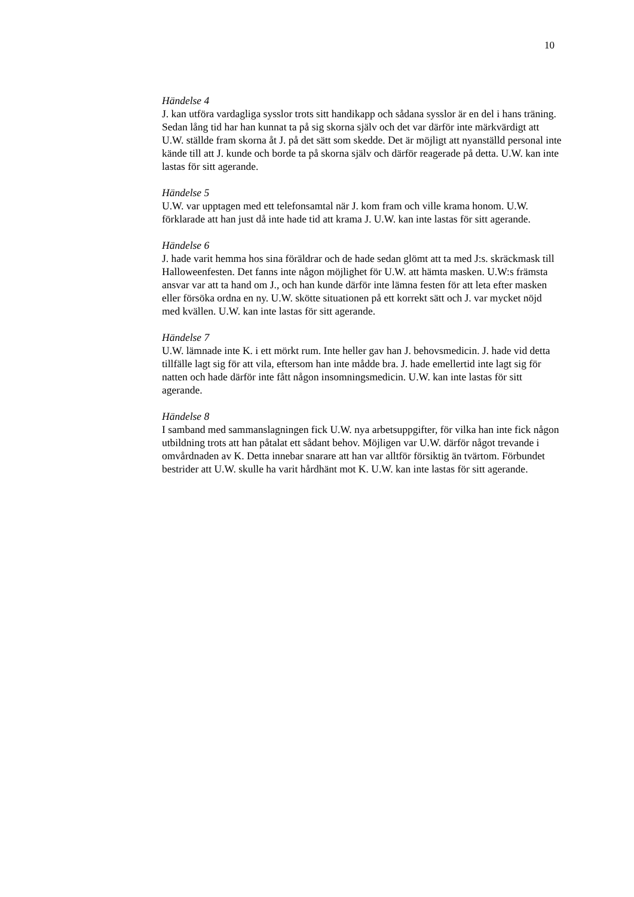10
Händelse 4
J. kan utföra vardagliga sysslor trots sitt handikapp och sådana sysslor är en del i hans träning. Sedan lång tid har han kunnat ta på sig skorna själv och det var därför inte märkvärdigt att U.W. ställde fram skorna åt J. på det sätt som skedde. Det är möjligt att nyanställd personal inte kände till att J. kunde och borde ta på skorna själv och därför reagerade på detta. U.W. kan inte lastas för sitt agerande.
Händelse 5
U.W. var upptagen med ett telefonsamtal när J. kom fram och ville krama honom. U.W. förklarade att han just då inte hade tid att krama J. U.W. kan inte lastas för sitt agerande.
Händelse 6
J. hade varit hemma hos sina föräldrar och de hade sedan glömt att ta med J:s. skräckmask till Halloweenfesten. Det fanns inte någon möjlighet för U.W. att hämta masken. U.W:s främsta ansvar var att ta hand om J., och han kunde därför inte lämna festen för att leta efter masken eller försöka ordna en ny. U.W. skötte situationen på ett korrekt sätt och J. var mycket nöjd med kvällen. U.W. kan inte lastas för sitt agerande.
Händelse 7
U.W. lämnade inte K. i ett mörkt rum. Inte heller gav han J. behovsmedicin. J. hade vid detta tillfälle lagt sig för att vila, eftersom han inte mådde bra. J. hade emellertid inte lagt sig för natten och hade därför inte fått någon insomningsmedicin. U.W. kan inte lastas för sitt agerande.
Händelse 8
I samband med sammanslagningen fick U.W. nya arbetsuppgifter, för vilka han inte fick någon utbildning trots att han påtalat ett sådant behov. Möjligen var U.W. därför något trevande i omvårdnaden av K. Detta innebar snarare att han var alltför försiktig än tvärtom. Förbundet bestrider att U.W. skulle ha varit hårdhänt mot K. U.W. kan inte lastas för sitt agerande.